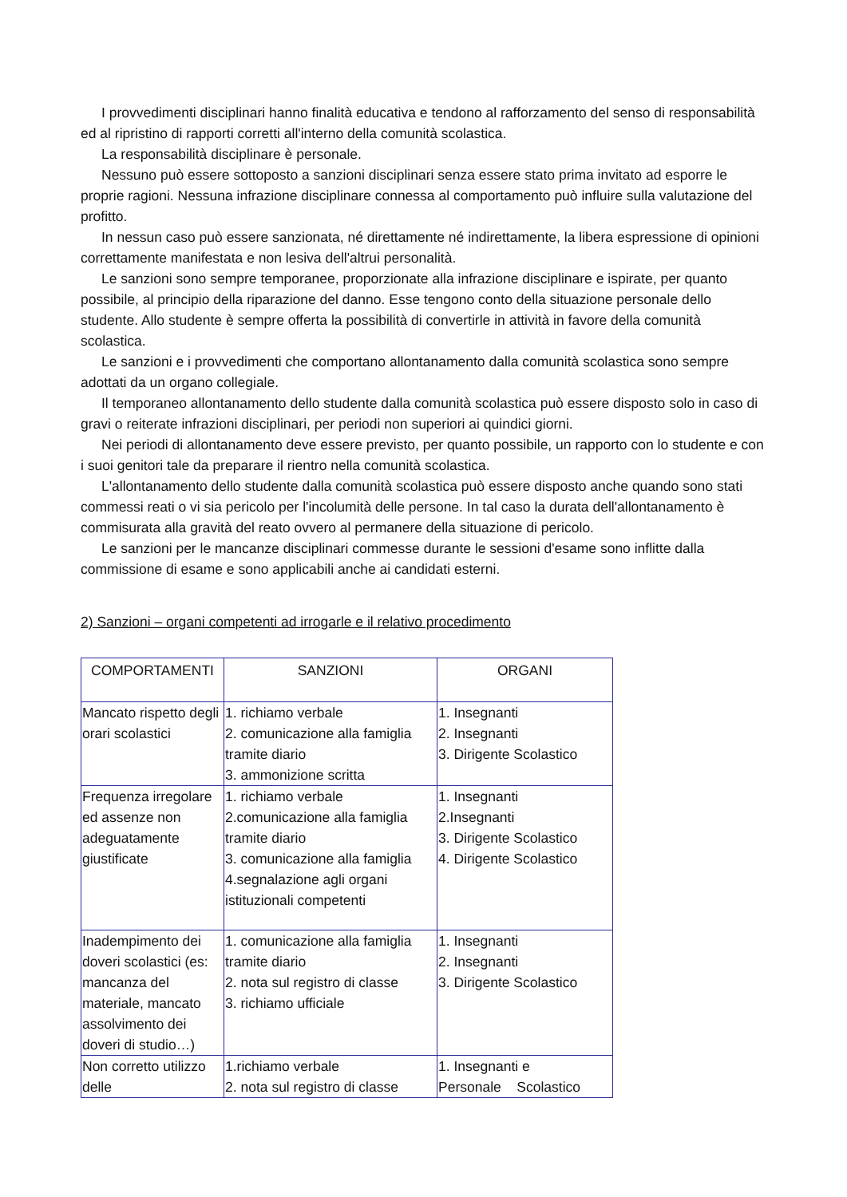I provvedimenti disciplinari hanno finalità educativa e tendono al rafforzamento del senso di responsabilità ed al ripristino di rapporti corretti all'interno della comunità scolastica.
La responsabilità disciplinare è personale.
Nessuno può essere sottoposto a sanzioni disciplinari senza essere stato prima invitato ad esporre le proprie ragioni. Nessuna infrazione disciplinare connessa al comportamento può influire sulla valutazione del profitto.
In nessun caso può essere sanzionata, né direttamente né indirettamente, la libera espressione di opinioni correttamente manifestata e non lesiva dell'altrui personalità.
Le sanzioni sono sempre temporanee, proporzionate alla infrazione disciplinare e ispirate, per quanto possibile, al principio della riparazione del danno. Esse tengono conto della situazione personale dello studente. Allo studente è sempre offerta la possibilità di convertirle in attività in favore della comunità scolastica.
Le sanzioni e i provvedimenti che comportano allontanamento dalla comunità scolastica sono sempre adottati da un organo collegiale.
Il temporaneo allontanamento dello studente dalla comunità scolastica può essere disposto solo in caso di gravi o reiterate infrazioni disciplinari, per periodi non superiori ai quindici giorni.
Nei periodi di allontanamento deve essere previsto, per quanto possibile, un rapporto con lo studente e con i suoi genitori tale da preparare il rientro nella comunità scolastica.
L'allontanamento dello studente dalla comunità scolastica può essere disposto anche quando sono stati commessi reati o vi sia pericolo per l'incolumità delle persone. In tal caso la durata dell'allontanamento è commisurata alla gravità del reato ovvero al permanere della situazione di pericolo.
Le sanzioni per le mancanze disciplinari commesse durante le sessioni d'esame sono inflitte dalla commissione di esame e sono applicabili anche ai candidati esterni.
2) Sanzioni – organi competenti ad irrogarle e il relativo procedimento
| COMPORTAMENTI | SANZIONI | ORGANI |
| Mancato rispetto degli orari scolastici | 1. richiamo verbale 2. comunicazione alla famiglia tramite diario 3. ammonizione scritta | 1. Insegnanti 2. Insegnanti 3. Dirigente Scolastico |
| Frequenza irregolare ed assenze non adeguatamente giustificate | 1. richiamo verbale 2.comunicazione alla famiglia tramite diario 3. comunicazione alla famiglia 4.segnalazione agli organi istituzionali competenti | 1. Insegnanti 2.Insegnanti 3. Dirigente Scolastico 4. Dirigente Scolastico |
| Inadempimento dei doveri scolastici (es: mancanza del materiale, mancato assolvimento dei doveri di studio…) | 1. comunicazione alla famiglia tramite diario 2. nota sul registro di classe 3. richiamo ufficiale | 1. Insegnanti 2. Insegnanti 3. Dirigente Scolastico |
| Non corretto utilizzo delle | 1.richiamo verbale 2. nota sul registro di classe | 1. Insegnanti e Personale Scolastico |